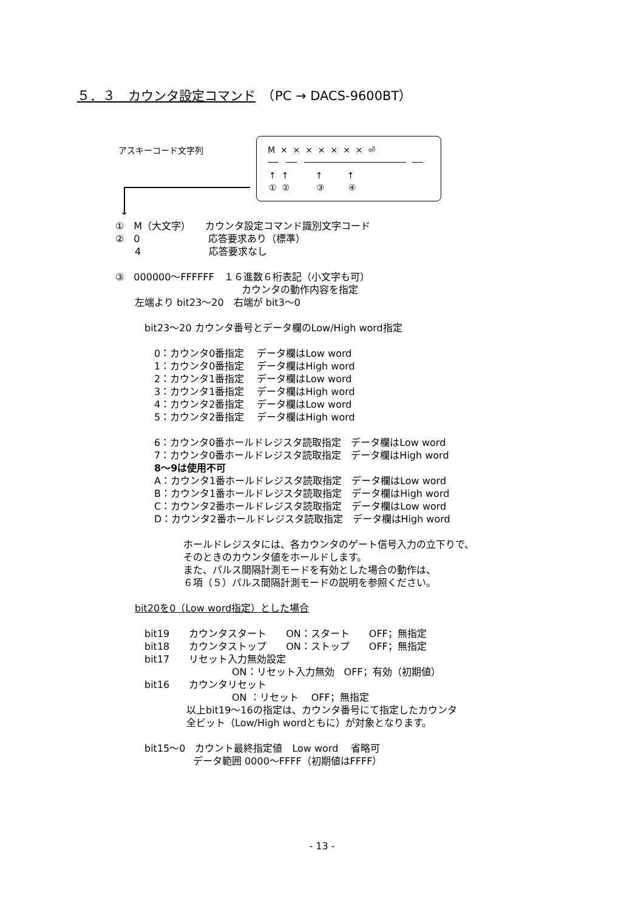５．３　カウンタ設定コマンド　（PC → DACS-9600BT）
アスキーコード文字列
M × × × × × × × ⏎
↑ ↑ ↑ ↑
① ② ③ ④
↓
①　M（大文字）　　カウンタ設定コマンド識別文字コード
②　0　　　　　　　応答要求あり（標準）
　　4　　　　　　　応答要求なし
③　000000～FFFFFF　１６進数６桁表記（小文字も可）
　　　　　　　　　　　　　カウンタの動作内容を指定
　　左端より bit23～20　右端が bit3～0
　　　bit23～20 カウンタ番号とデータ欄のLow/High word指定
　　　　0：カウンタ0番指定　 データ欄はLow word
　　　　1：カウンタ0番指定　 データ欄はHigh word
　　　　2：カウンタ1番指定　 データ欄はLow word
　　　　3：カウンタ1番指定　 データ欄はHigh word
　　　　4：カウンタ2番指定　 データ欄はLow word
　　　　5：カウンタ2番指定　 データ欄はHigh word
　　　　6：カウンタ0番ホールドレジスタ読取指定　データ欄はLow word
　　　　7：カウンタ0番ホールドレジスタ読取指定　データ欄はHigh word
　　　　8～9は使用不可
　　　　A：カウンタ1番ホールドレジスタ読取指定　データ欄はLow word
　　　　B：カウンタ1番ホールドレジスタ読取指定　データ欄はHigh word
　　　　C：カウンタ2番ホールドレジスタ読取指定　データ欄はLow word
　　　　D：カウンタ2番ホールドレジスタ読取指定　データ欄はHigh word
　　　　　　　ホールドレジスタには、各カウンタのゲート信号入力の立下りで、
　　　　　　　そのときのカウンタ値をホールドします。
　　　　　　　また、パルス間隔計測モードを有効とした場合の動作は、
　　　　　　　６項（５）パルス間隔計測モードの説明を参照ください。
　　bit20を0（Low word指定）とした場合
　　　bit19　　カウンタスタート　　ON：スタート　　OFF；無指定
　　　bit18　　カウンタストップ　　ON：ストップ　　OFF；無指定
　　　bit17　　リセット入力無効設定
　　　　　　　　　　　　ON：リセット入力無効　OFF；有効（初期値）
　　　bit16　　カウンタリセット
　　　　　　　　　　　　ON ：リセット　 OFF；無指定
　　　　　　　 以上bit19～16の指定は、カウンタ番号にて指定したカウンタ
　　　　　　　 全ビット（Low/High wordともに）が対象となります。
　　　bit15～0　カウント最終指定値　Low word　 省略可
　　　　　　　　データ範囲 0000～FFFF（初期値はFFFF）
- 13 -